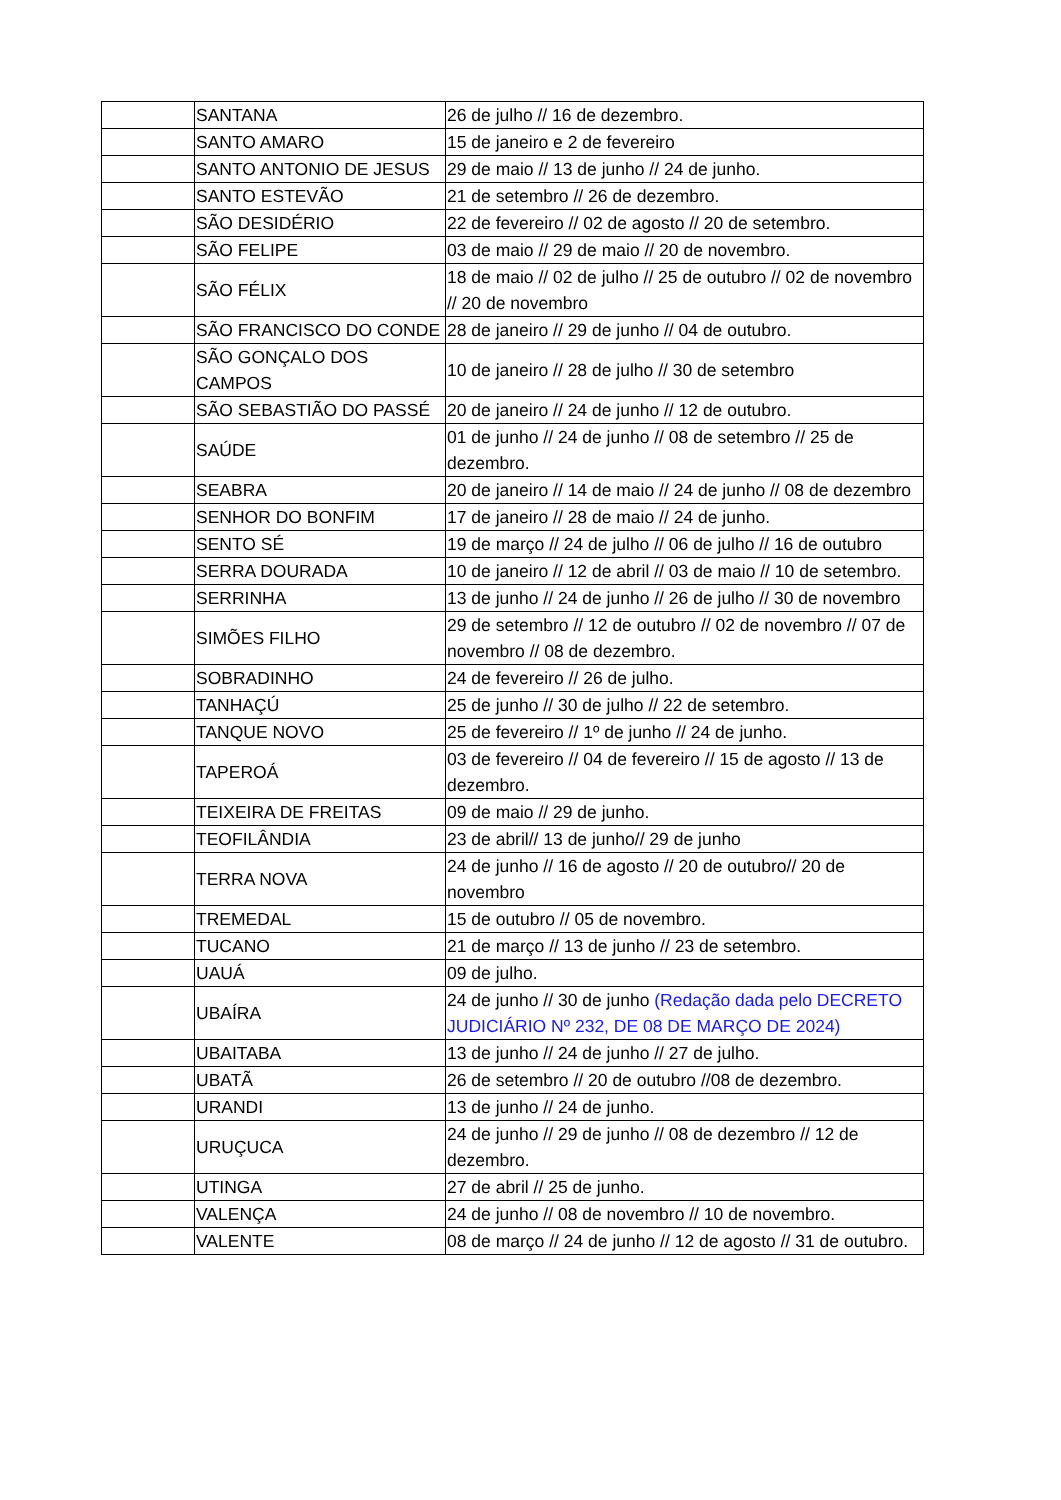| | SANTANA | 26 de julho // 16 de dezembro. |
| | SANTO AMARO | 15 de janeiro e 2 de fevereiro |
| | SANTO ANTONIO DE JESUS | 29 de maio // 13 de junho // 24 de junho. |
| | SANTO ESTEVÃO | 21 de setembro // 26 de dezembro. |
| | SÃO DESIDÉRIO | 22 de fevereiro // 02 de agosto // 20 de setembro. |
| | SÃO FELIPE | 03 de maio // 29 de maio // 20 de novembro. |
| | SÃO FÉLIX | 18 de maio // 02 de julho // 25 de outubro // 02 de novembro // 20 de novembro |
| | SÃO FRANCISCO DO CONDE | 28 de janeiro // 29 de junho // 04 de outubro. |
| | SÃO GONÇALO DOS CAMPOS | 10 de janeiro // 28 de julho // 30 de setembro |
| | SÃO SEBASTIÃO DO PASSÉ | 20 de janeiro // 24 de junho // 12 de outubro. |
| | SAÚDE | 01 de junho // 24 de junho // 08 de setembro // 25 de dezembro. |
| | SEABRA | 20 de janeiro // 14 de maio // 24 de junho // 08 de dezembro |
| | SENHOR DO BONFIM | 17 de janeiro // 28 de maio // 24 de junho. |
| | SENTO SÉ | 19 de março // 24 de julho // 06 de julho // 16 de outubro |
| | SERRA DOURADA | 10 de janeiro // 12 de abril // 03 de maio // 10 de setembro. |
| | SERRINHA | 13 de junho // 24 de junho // 26 de julho // 30 de novembro |
| | SIMÕES FILHO | 29 de setembro // 12 de outubro // 02 de novembro // 07 de novembro // 08 de dezembro. |
| | SOBRADINHO | 24 de fevereiro // 26 de julho. |
| | TANHAÇÚ | 25 de junho // 30 de julho // 22 de setembro. |
| | TANQUE NOVO | 25 de fevereiro // 1º de junho // 24 de junho. |
| | TAPEROÁ | 03 de fevereiro // 04 de fevereiro // 15 de agosto // 13 de dezembro. |
| | TEIXEIRA DE FREITAS | 09 de maio // 29 de junho. |
| | TEOFILÂNDIA | 23 de abril// 13 de junho// 29 de junho |
| | TERRA NOVA | 24 de junho // 16 de agosto // 20 de outubro// 20 de novembro |
| | TREMEDAL | 15 de outubro // 05 de novembro. |
| | TUCANO | 21 de março // 13 de junho // 23 de setembro. |
| | UAUÁ | 09 de julho. |
| | UBAÍRA | 24 de junho // 30 de junho (Redação dada pelo DECRETO JUDICIÁRIO Nº 232, DE 08 DE MARÇO DE 2024) |
| | UBAITABA | 13 de junho // 24 de junho // 27 de julho. |
| | UBATÃ | 26 de setembro // 20 de outubro //08 de dezembro. |
| | URANDI | 13 de junho // 24 de junho. |
| | URUÇUCA | 24 de junho // 29 de junho // 08 de dezembro // 12 de dezembro. |
| | UTINGA | 27 de abril // 25 de junho. |
| | VALENÇA | 24 de junho // 08 de novembro // 10 de novembro. |
| | VALENTE | 08 de março // 24 de junho // 12 de agosto // 31 de outubro. |